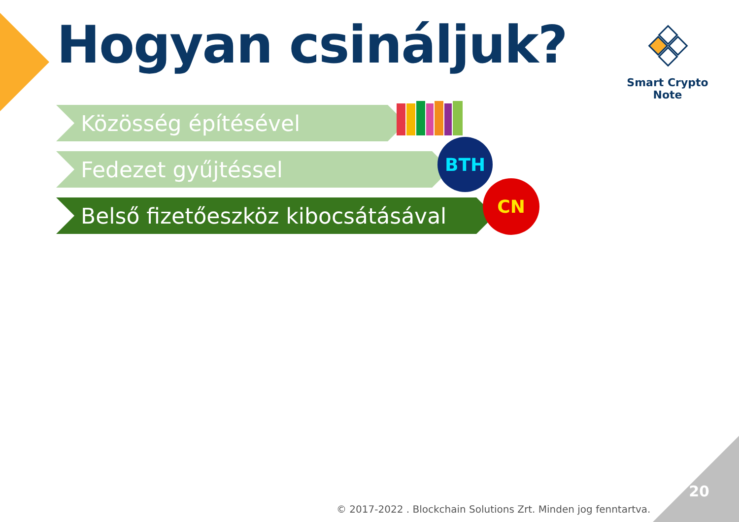Hogyan csináljuk?
Smart Crypto Note
Közösség építésével
Fedezet gyűjtéssel
Belső fizetőeszköz kibocsátásával
BTH
CN
© 2017-2022 . Blockchain Solutions Zrt. Minden jog fenntartva.
20